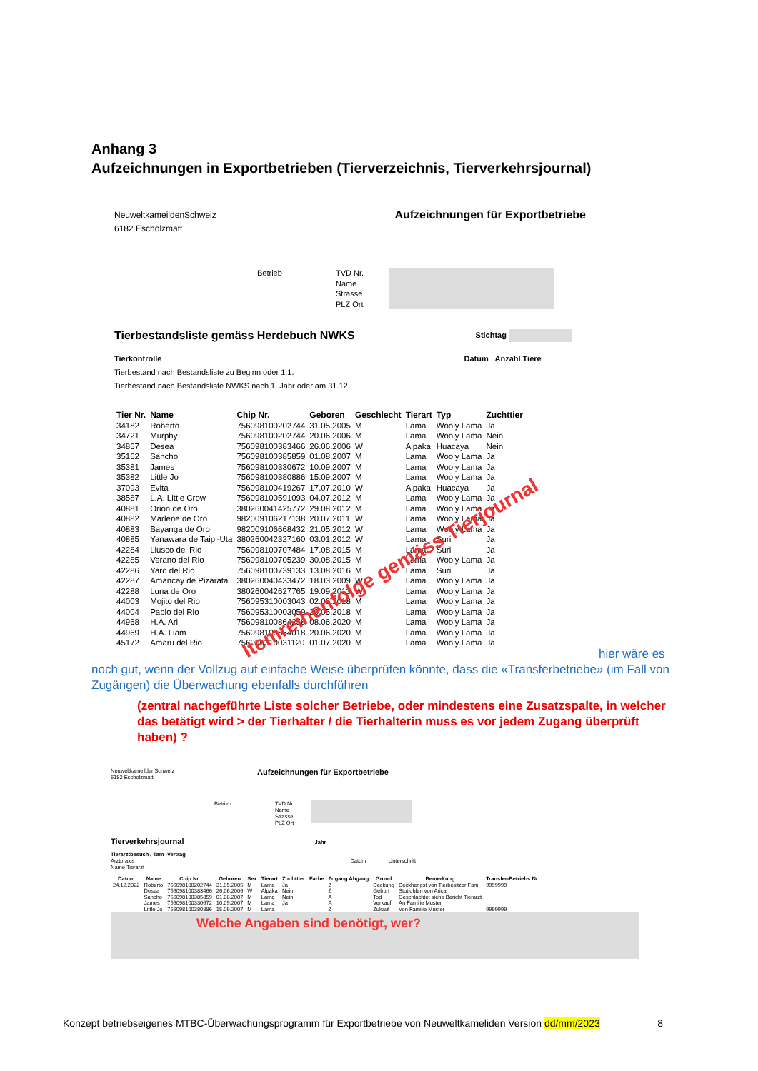Anhang 3
Aufzeichnungen in Exportbetrieben (Tierverzeichnis, Tierverkehrsjournal)
NeuweltkameildenSchweiz
6182 Escholzmatt
Aufzeichnungen für Exportbetriebe
Betrieb TVD Nr.
Name
Strasse
PLZ Ort
Tierbestandsliste gemäss Herdebuch NWKS Stichtag
Tierkontrolle Datum Anzahl Tiere
Tierbestand nach Bestandsliste zu Beginn oder 1.1.
Tierbestand nach Bestandsliste NWKS nach 1. Jahr oder am 31.12.
| Tier Nr. | Name | Chip Nr. | Geboren | Geschlecht | Tierart | Typ | Zuchttier |
| --- | --- | --- | --- | --- | --- | --- | --- |
| 34182 | Roberto | 756098100202744 | 31.05.2005 | M | Lama | Wooly Lama | Ja |
| 34721 | Murphy | 756098100202744 | 20.06.2006 | M | Lama | Wooly Lama | Nein |
| 34867 | Desea | 756098100383466 | 26.06.2006 | W | Alpaka | Huacaya | Nein |
| 35162 | Sancho | 756098100385859 | 01.08.2007 | M | Lama | Wooly Lama | Ja |
| 35381 | James | 756098100330672 | 10.09.2007 | M | Lama | Wooly Lama | Ja |
| 35382 | Little Jo | 756098100380886 | 15.09.2007 | M | Lama | Wooly Lama | Ja |
| 37093 | Evita | 756098100419267 | 17.07.2010 | W | Alpaka | Huacaya | Ja |
| 38587 | L.A. Little Crow | 756098100591093 | 04.07.2012 | M | Lama | Wooly Lama | Ja |
| 40881 | Orion de Oro | 380260041425772 | 29.08.2012 | M | Lama | Wooly Lama | Ja |
| 40882 | Marlene de Oro | 982009106217138 | 20.07.2011 | W | Lama | Wooly Lama | Ja |
| 40883 | Bayanga de Oro | 982009106668432 | 21.05.2012 | W | Lama | Wooly Lama | Ja |
| 40885 | Yanawara de Taipi-Uta | 380260042327160 | 03.01.2012 | W | Lama | Suri | Ja |
| 42284 | Llusco del Rio | 756098100707484 | 17.08.2015 | M | Lama | Suri | Ja |
| 42285 | Verano del Rio | 756098100705239 | 30.08.2015 | M | Lama | Wooly Lama | Ja |
| 42286 | Yaro del Rio | 756098100739133 | 13.08.2016 | M | Lama | Suri | Ja |
| 42287 | Amancay de Pizarata | 380260040433472 | 18.03.2009 | W | Lama | Wooly Lama | Ja |
| 42288 | Luna de Oro | 380260042627765 | 19.09.2013 | W | Lama | Wooly Lama | Ja |
| 44003 | Mojito del Rio | 756095310003043 | 02.06.2018 | M | Lama | Wooly Lama | Ja |
| 44004 | Pablo del Rio | 756095310003059 | 20.05.2018 | M | Lama | Wooly Lama | Ja |
| 44968 | H.A. Ari | 756098100864258 | 08.06.2020 | M | Lama | Wooly Lama | Ja |
| 44969 | H.A. Liam | 756098100864018 | 20.06.2020 | M | Lama | Wooly Lama | Ja |
| 45172 | Amaru del Rio | 756095310031120 | 01.07.2020 | M | Lama | Wooly Lama | Ja |
hier wäre es noch gut, wenn der Vollzug auf einfache Weise überprüfen könnte, dass die «Transferbetriebe» (im Fall von Zugängen) die Überwachung ebenfalls durchführen
(zentral nachgeführte Liste solcher Betriebe, oder mindestens eine Zusatzspalte, in welcher das betätigt wird > der Tierhalter / die Tierhalterin muss es vor jedem Zugang überprüft haben) ?
NeuweltkameildenSchweiz
6182 Escholzmatt
Aufzeichnungen für Exportbetriebe
Betrieb TVD Nr.
Name
Strasse
PLZ Ort
Tierverkehrsjournal Jahr
Tierarztbesuch / Tam -Vertrag
Arztpraxis Datum Unterschrift
Name Tierarzt
| Datum | Name | Chip Nr. | Geboren | Sex | Tierart | Zuchttier | Farbe | Zugang Abgang | Grund | Bemerkung | Transfer-Betriebs Nr. |
| --- | --- | --- | --- | --- | --- | --- | --- | --- | --- | --- | --- |
| 24.12.2022 | Roberto | 756098100202744 | 31.05.2005 | M | Lama | Ja | | Z | Deckung | Deckhengst von Tierbesitzer Fam. | 9999999 |
| | Desea | 756098100383466 | 26.06.2006 | W | Alpaka | Nein | | Z | Geburt | Stutfohlen von Arica | |
| | Sancho | 756098100385859 | 01.08.2007 | M | Lama | Nein | | A | Tod | Geschlachtet siehe Bericht Tierarzt | |
| | James | 756098100330672 | 10.09.2007 | M | Lama | Ja | | A | Verkauf | An Familie Muster | |
| | Little Jo | 756098100380886 | 15.09.2007 | M | Lama | | | Z | Zukauf | Von Familie Muster | 9999999 |
Welche Angaben sind benötigt, wer?
Itemreihenfolge gemäss Tierjournal
Konzept betriebseigenes MTBC-Überwachungsprogramm für Exportbetriebe von Neuweltkameliden Version dd/mm/2023 8